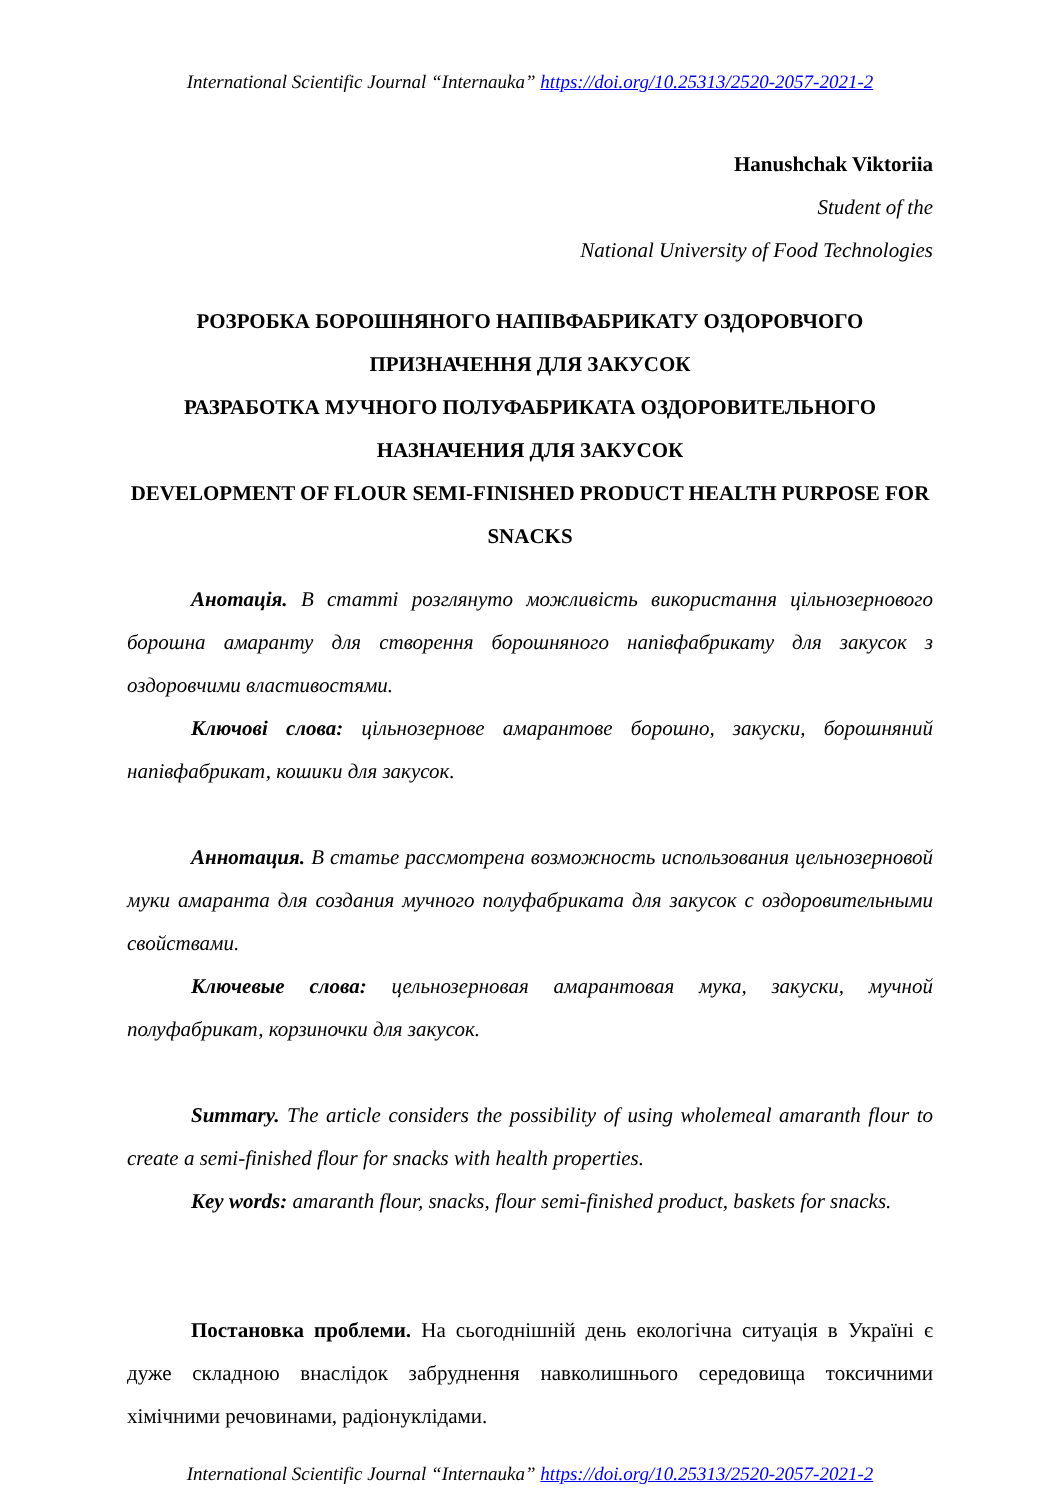International Scientific Journal “Internauka” https://doi.org/10.25313/2520-2057-2021-2
Hanushchak Viktoriia
Student of the
National University of Food Technologies
РОЗРОБКА БОРОШНЯНОГО НАПІВФАБРИКАТУ ОЗДОРОВЧОГО ПРИЗНАЧЕННЯ ДЛЯ ЗАКУСОК
РАЗРАБОТКА МУЧНОГО ПОЛУФАБРИКАТА ОЗДОРОВИТЕЛЬНОГО НАЗНАЧЕНИЯ ДЛЯ ЗАКУСОК
DEVELOPMENT OF FLOUR SEMI-FINISHED PRODUCT HEALTH PURPOSE FOR SNACKS
Анотація. В статті розглянуто можливість використання цільнозернового борошна амаранту для створення борошняного напівфабрикату для закусок з оздоровчими властивостями.
Ключові слова: цільнозернове амарантове борошно, закуски, борошняний напівфабрикат, кошики для закусок.
Аннотация. В статье рассмотрена возможность использования цельнозерновой муки амаранта для создания мучного полуфабриката для закусок с оздоровительными свойствами.
Ключевые слова: цельнозерновая амарантовая мука, закуски, мучной полуфабрикат, корзиночки для закусок.
Summary. The article considers the possibility of using wholemeal amaranth flour to create a semi-finished flour for snacks with health properties.
Key words: amaranth flour, snacks, flour semi-finished product, baskets for snacks.
Постановка проблеми. На сьогоднішній день екологічна ситуація в Україні є дуже складною внаслідок забруднення навколишнього середовища токсичними хімічними речовинами, радіонуклідами.
International Scientific Journal “Internauka” https://doi.org/10.25313/2520-2057-2021-2